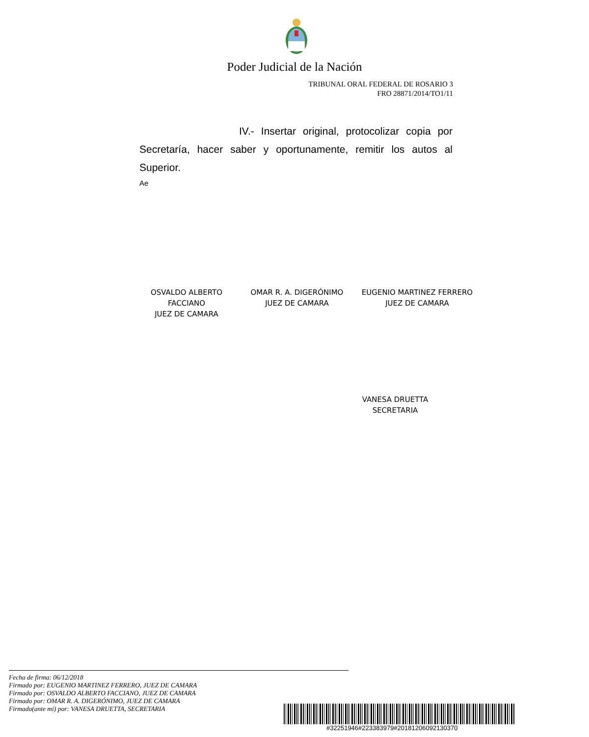Poder Judicial de la Nación
TRIBUNAL ORAL FEDERAL DE ROSARIO 3
FRO 28871/2014/TO1/11
IV.- Insertar original, protocolizar copia por Secretaría, hacer saber y oportunamente, remitir los autos al Superior.
Ae
OSVALDO ALBERTO FACCIANO
JUEZ DE CAMARA
OMAR R. A. DIGERÓNIMO
JUEZ DE CAMARA
EUGENIO MARTINEZ FERRERO
JUEZ DE CAMARA
VANESA DRUETTA
SECRETARIA
Fecha de firma: 06/12/2018
Firmado por: EUGENIO MARTINEZ FERRERO, JUEZ DE CAMARA
Firmado por: OSVALDO ALBERTO FACCIANO, JUEZ DE CAMARA
Firmado por: OMAR R. A. DIGERÓNIMO, JUEZ DE CAMARA
Firmado(ante mi) por: VANESA DRUETTA, SECRETARIA
#32251946#223383979#20181206092130370